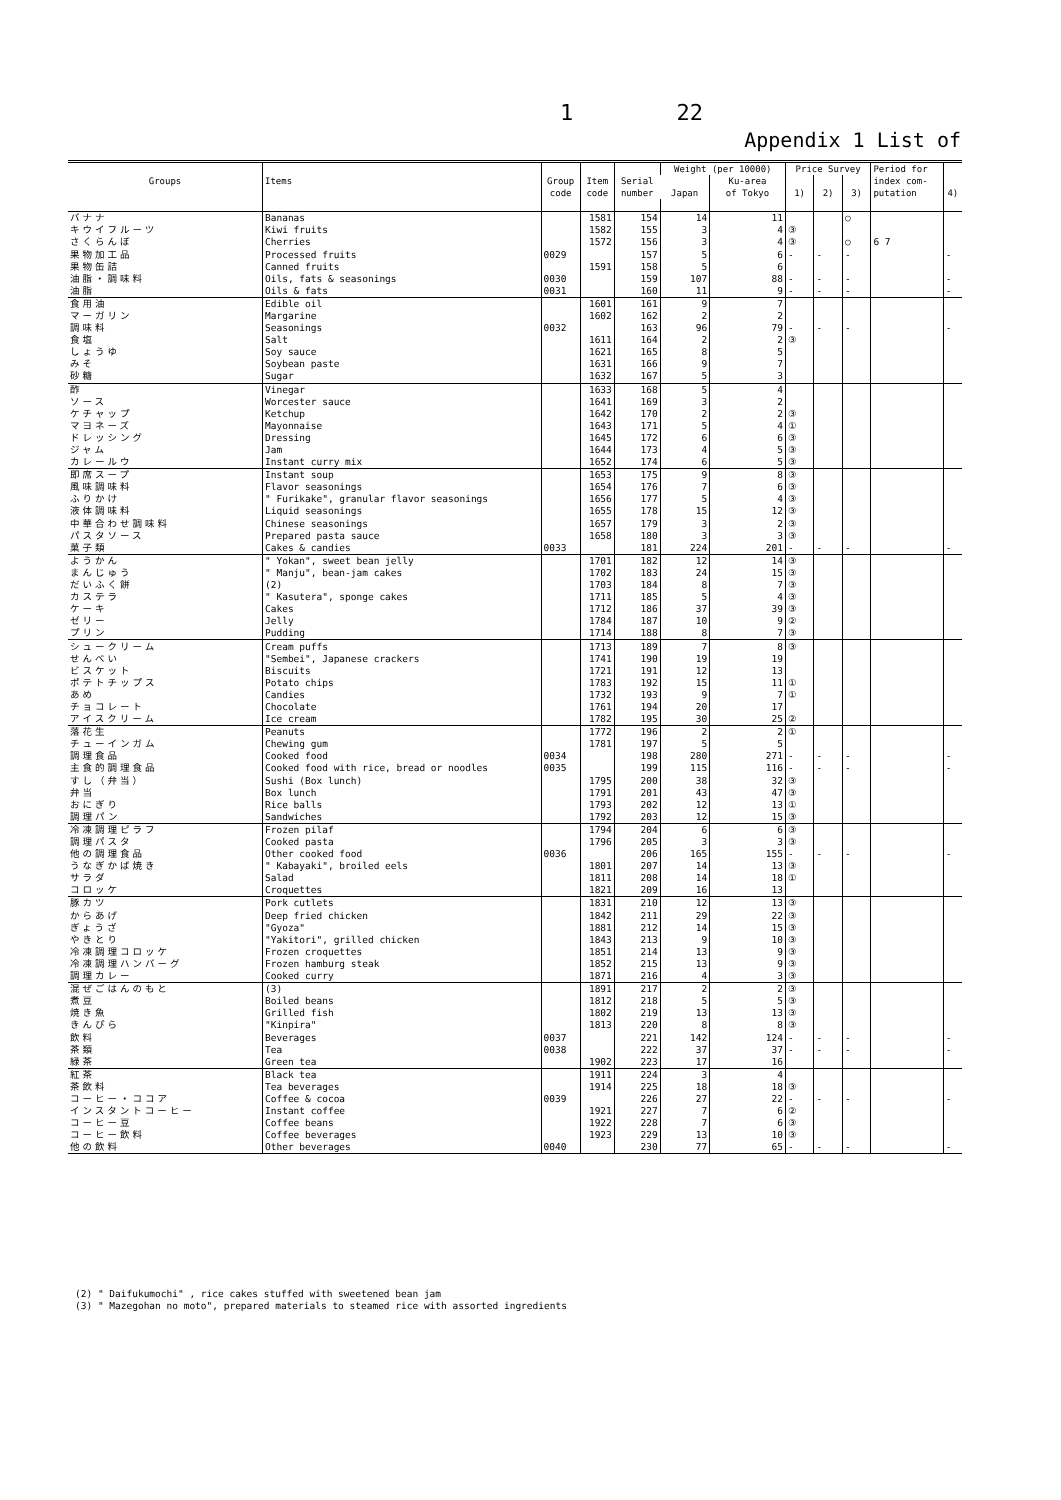1 22
Appendix 1 List of
| Groups | Items | Group code | Item code | Serial number | Weight (per 10000) | | Price Survey | | | Period for index com- putation | 4) |
| --- | --- | --- | --- | --- | --- | --- | --- | --- | --- | --- | --- |
| | | | | | Japan | Ku-area of Tokyo | 1) | 2) | 3) | | |
| バナナ | Bananas | | 1581 | 154 | 14 | 11 | | | ○ | | |
| キウイフルーツ | Kiwi fruits | | 1582 | 155 | 3 | 4 | ③ | | | | |
| さくらんぼ | Cherries | | 1572 | 156 | 3 | 4 | ③ | | ○ | 6 7 | |
| 果物加工品 | Processed fruits | 0029 | | 157 | 5 | 6 | - | - | - | | - |
| 果物缶詰 | Canned fruits | | 1591 | 158 | 5 | 6 | | | | | |
| 油脂・調味料 | Oils, fats & seasonings | 0030 | | 159 | 107 | 88 | - | - | - | | - |
| 油脂 | Oils & fats | 0031 | | 160 | 11 | 9 | - | - | - | | - |
| 食用油 | Edible oil | | 1601 | 161 | 9 | 7 | | | | | |
| マーガリン | Margarine | | 1602 | 162 | 2 | 2 | | | | | |
| 調味料 | Seasonings | 0032 | | 163 | 96 | 79 | - | - | - | | - |
| 食塩 | Salt | | 1611 | 164 | 2 | 2 | ③ | | | | |
| しょうゆ | Soy sauce | | 1621 | 165 | 8 | 5 | | | | | |
| みそ | Soybean paste | | 1631 | 166 | 9 | 7 | | | | | |
| 砂糖 | Sugar | | 1632 | 167 | 5 | 3 | | | | | |
| 酢 | Vinegar | | 1633 | 168 | 5 | 4 | | | | | |
| ソース | Worcester sauce | | 1641 | 169 | 3 | 2 | | | | | |
| ケチャップ | Ketchup | | 1642 | 170 | 2 | 2 | ③ | | | | |
| マヨネーズ | Mayonnaise | | 1643 | 171 | 5 | 4 | ① | | | | |
| ドレッシング | Dressing | | 1645 | 172 | 6 | 6 | ③ | | | | |
| ジャム | Jam | | 1644 | 173 | 4 | 5 | ③ | | | | |
| カレールウ | Instant curry mix | | 1652 | 174 | 6 | 5 | ③ | | | | |
| 即席スープ | Instant soup | | 1653 | 175 | 9 | 8 | ③ | | | | |
| 風味調味料 | Flavor seasonings | | 1654 | 176 | 7 | 6 | ③ | | | | |
| ふりかけ | " Furikake", granular flavor seasonings | | 1656 | 177 | 5 | 4 | ③ | | | | |
| 液体調味料 | Liquid seasonings | | 1655 | 178 | 15 | 12 | ③ | | | | |
| 中華合わせ調味料 | Chinese seasonings | | 1657 | 179 | 3 | 2 | ③ | | | | |
| パスタソース | Prepared pasta sauce | | 1658 | 180 | 3 | 3 | ③ | | | | |
| 菓子類 | Cakes & candies | 0033 | | 181 | 224 | 201 | - | - | - | | - |
| ようかん | " Yokan", sweet bean jelly | | 1701 | 182 | 12 | 14 | ③ | | | | |
| まんじゅう | " Manju", bean-jam cakes | | 1702 | 183 | 24 | 15 | ③ | | | | |
| だいふく餅 | (2) | | 1703 | 184 | 8 | 7 | ③ | | | | |
| カステラ | " Kasutera", sponge cakes | | 1711 | 185 | 5 | 4 | ③ | | | | |
| ケーキ | Cakes | | 1712 | 186 | 37 | 39 | ③ | | | | |
| ゼリー | Jelly | | 1784 | 187 | 10 | 9 | ② | | | | |
| プリン | Pudding | | 1714 | 188 | 8 | 7 | ③ | | | | |
| シュークリーム | Cream puffs | | 1713 | 189 | 7 | 8 | ③ | | | | |
| せんべい | "Sembei", Japanese crackers | | 1741 | 190 | 19 | 19 | | | | | |
| ビスケット | Biscuits | | 1721 | 191 | 12 | 13 | | | | | |
| ポテトチップス | Potato chips | | 1783 | 192 | 15 | 11 | ① | | | | |
| あめ | Candies | | 1732 | 193 | 9 | 7 | ① | | | | |
| チョコレート | Chocolate | | 1761 | 194 | 20 | 17 | | | | | |
| アイスクリーム | Ice cream | | 1782 | 195 | 30 | 25 | ② | | | | |
| 落花生 | Peanuts | | 1772 | 196 | 2 | 2 | ① | | | | |
| チューインガム | Chewing gum | | 1781 | 197 | 5 | 5 | | | | | |
| 調理食品 | Cooked food | 0034 | | 198 | 280 | 271 | - | - | - | | - |
| 主食的調理食品 | Cooked food with rice, bread or noodles | 0035 | | 199 | 115 | 116 | - | - | - | | - |
| すし（弁当） | Sushi (Box lunch) | | 1795 | 200 | 38 | 32 | ③ | | | | |
| 弁当 | Box lunch | | 1791 | 201 | 43 | 47 | ③ | | | | |
| おにぎり | Rice balls | | 1793 | 202 | 12 | 13 | ① | | | | |
| 調理パン | Sandwiches | | 1792 | 203 | 12 | 15 | ③ | | | | |
| 冷凍調理ピラフ | Frozen pilaf | | 1794 | 204 | 6 | 6 | ③ | | | | |
| 調理パスタ | Cooked pasta | | 1796 | 205 | 3 | 3 | ③ | | | | |
| 他の調理食品 | Other cooked food | 0036 | | 206 | 165 | 155 | - | - | - | | - |
| うなぎかば焼き | " Kabayaki", broiled eels | | 1801 | 207 | 14 | 13 | ③ | | | | |
| サラダ | Salad | | 1811 | 208 | 14 | 18 | ① | | | | |
| コロッケ | Croquettes | | 1821 | 209 | 16 | 13 | | | | | |
| 豚カツ | Pork cutlets | | 1831 | 210 | 12 | 13 | ③ | | | | |
| からあげ | Deep fried chicken | | 1842 | 211 | 29 | 22 | ③ | | | | |
| ぎょうざ | "Gyoza" | | 1881 | 212 | 14 | 15 | ③ | | | | |
| やきとり | "Yakitori", grilled chicken | | 1843 | 213 | 9 | 10 | ③ | | | | |
| 冷凍調理コロッケ | Frozen croquettes | | 1851 | 214 | 13 | 9 | ③ | | | | |
| 冷凍調理ハンバーグ | Frozen hamburg steak | | 1852 | 215 | 13 | 9 | ③ | | | | |
| 調理カレー | Cooked curry | | 1871 | 216 | 4 | 3 | ③ | | | | |
| 混ぜごはんのもと | (3) | | 1891 | 217 | 2 | 2 | ③ | | | | |
| 煮豆 | Boiled beans | | 1812 | 218 | 5 | 5 | ③ | | | | |
| 焼き魚 | Grilled fish | | 1802 | 219 | 13 | 13 | ③ | | | | |
| きんぴら | "Kinpira" | | 1813 | 220 | 8 | 8 | ③ | | | | |
| 飲料 | Beverages | 0037 | | 221 | 142 | 124 | - | - | - | | - |
| 茶類 | Tea | 0038 | | 222 | 37 | 37 | - | - | - | | - |
| 緑茶 | Green tea | | 1902 | 223 | 17 | 16 | | | | | |
| 紅茶 | Black tea | | 1911 | 224 | 3 | 4 | | | | | |
| 茶飲料 | Tea beverages | | 1914 | 225 | 18 | 18 | ③ | | | | |
| コーヒー・ココア | Coffee & cocoa | 0039 | | 226 | 27 | 22 | - | - | - | | - |
| インスタントコーヒー | Instant coffee | | 1921 | 227 | 7 | 6 | ② | | | | |
| コーヒー豆 | Coffee beans | | 1922 | 228 | 7 | 6 | ③ | | | | |
| コーヒー飲料 | Coffee beverages | | 1923 | 229 | 13 | 10 | ③ | | | | |
| 他の飲料 | Other beverages | 0040 | | 230 | 77 | 65 | - | - | - | | - |
(2) " Daifukumochi" , rice cakes stuffed with sweetened bean jam
(3) " Mazegohan no moto", prepared materials to steamed rice with assorted ingredients